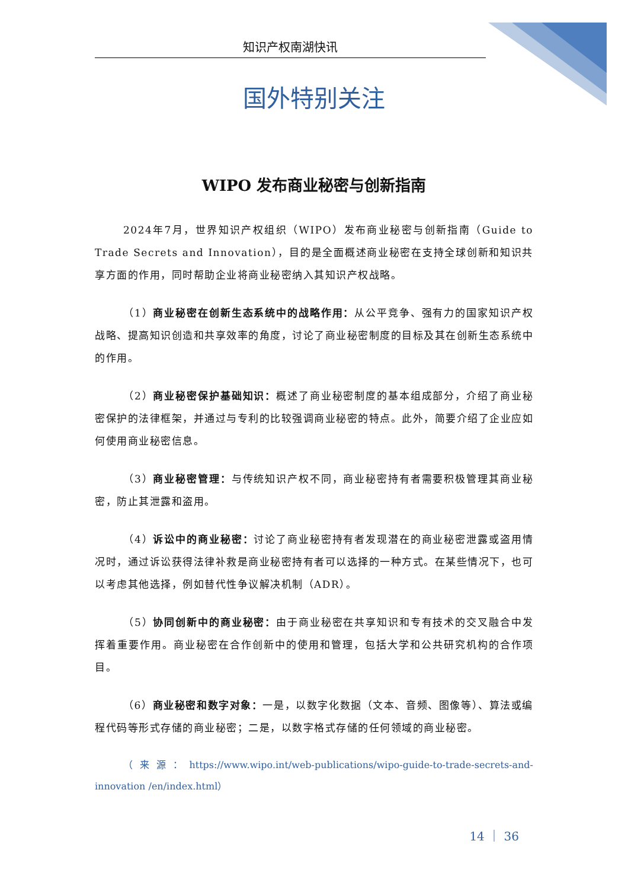知识产权南湖快讯
国外特别关注
WIPO 发布商业秘密与创新指南
2024年7月，世界知识产权组织（WIPO）发布商业秘密与创新指南（Guide to Trade Secrets and Innovation），目的是全面概述商业秘密在支持全球创新和知识共享方面的作用，同时帮助企业将商业秘密纳入其知识产权战略。
（1）商业秘密在创新生态系统中的战略作用：从公平竞争、强有力的国家知识产权战略、提高知识创造和共享效率的角度，讨论了商业秘密制度的目标及其在创新生态系统中的作用。
（2）商业秘密保护基础知识：概述了商业秘密制度的基本组成部分，介绍了商业秘密保护的法律框架，并通过与专利的比较强调商业秘密的特点。此外，简要介绍了企业应如何使用商业秘密信息。
（3）商业秘密管理：与传统知识产权不同，商业秘密持有者需要积极管理其商业秘密，防止其泄露和盗用。
（4）诉讼中的商业秘密：讨论了商业秘密持有者发现潜在的商业秘密泄露或盗用情况时，通过诉讼获得法律补救是商业秘密持有者可以选择的一种方式。在某些情况下，也可以考虑其他选择，例如替代性争议解决机制（ADR）。
（5）协同创新中的商业秘密：由于商业秘密在共享知识和专有技术的交叉融合中发挥着重要作用。商业秘密在合作创新中的使用和管理，包括大学和公共研究机构的合作项目。
（6）商业秘密和数字对象：一是，以数字化数据（文本、音频、图像等）、算法或编程代码等形式存储的商业秘密；二是，以数字格式存储的任何领域的商业秘密。
（来源：https://www.wipo.int/web-publications/wipo-guide-to-trade-secrets-and-innovation /en/index.html）
14 ｜ 36